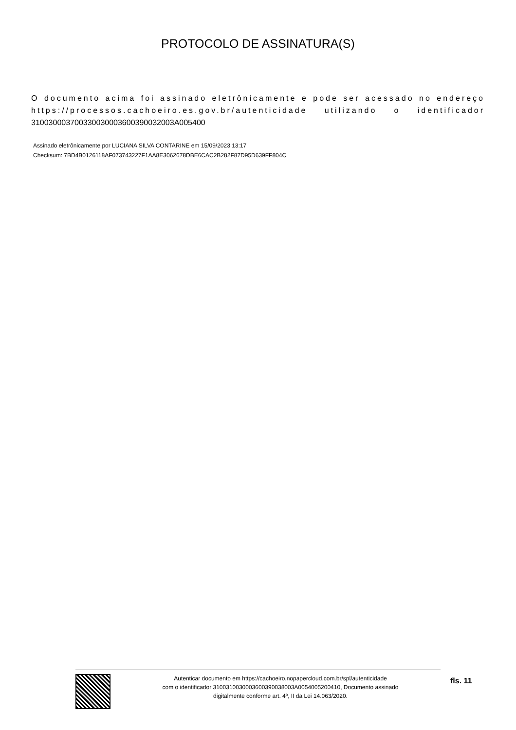PROTOCOLO DE ASSINATURA(S)
O documento acima foi assinado eletrônicamente e pode ser acessado no endereço https://processos.cachoeiro.es.gov.br/autenticidade utilizando o identificador 310030003700330030003600390032003A005400
Assinado eletrônicamente por LUCIANA SILVA CONTARINE em 15/09/2023 13:17
Checksum: 7BD4B0126118AF073743227F1AA8E3062678DBE6CAC2B282F87D95D639FF804C
Autenticar documento em https://cachoeiro.nopapercloud.com.br/spl/autenticidade
com o identificador 3100310030003600390038003A0054005200410, Documento assinado
digitalmente conforme art. 4º, II da Lei 14.063/2020.
fls. 11